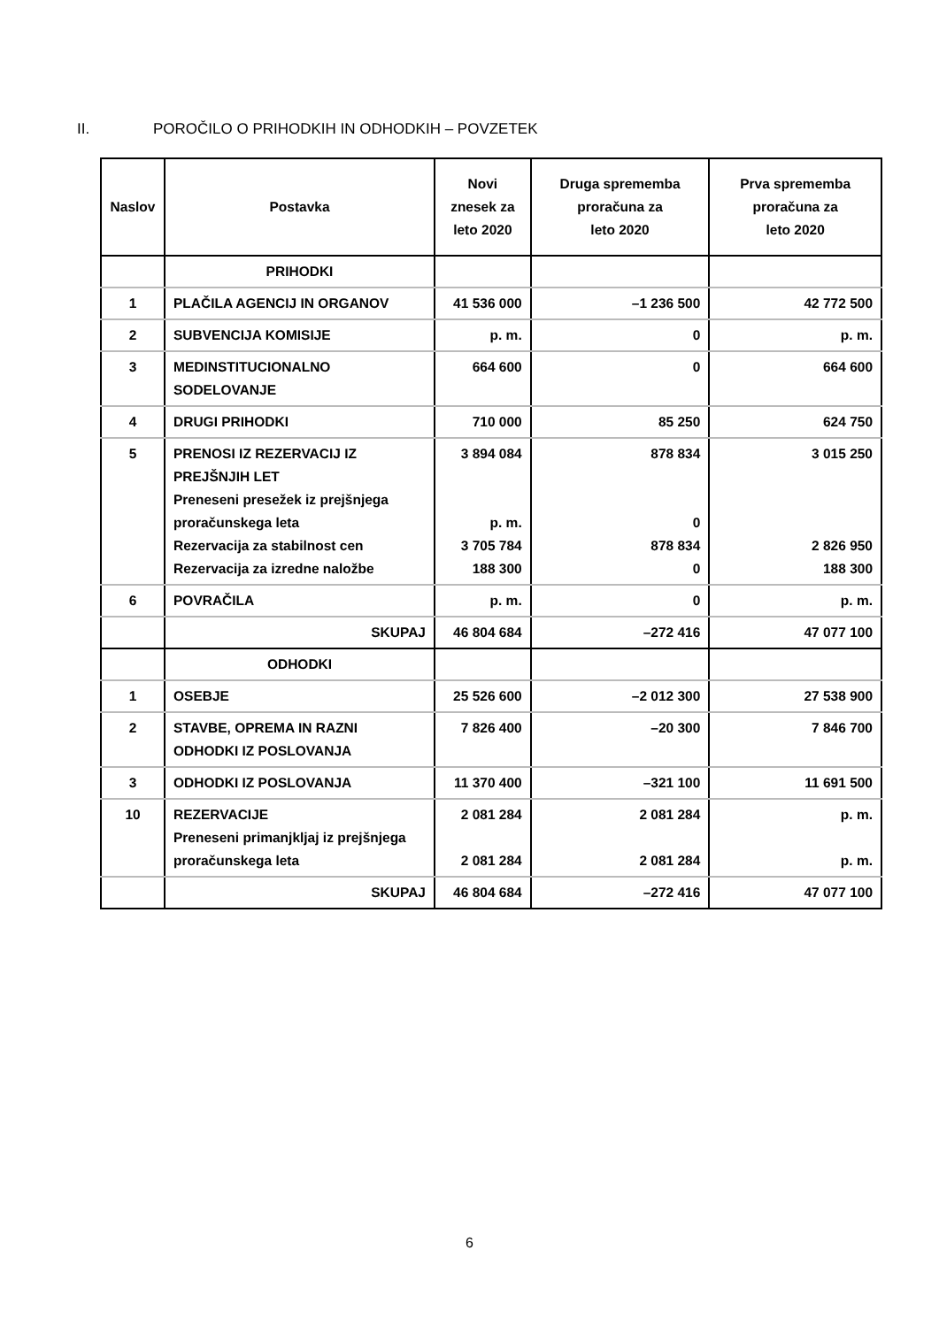II. POROČILO O PRIHODKIH IN ODHODKIH – POVZETEK
| Naslov | Postavka | Novi znesek za leto 2020 | Druga sprememba proračuna za leto 2020 | Prva sprememba proračuna za leto 2020 |
| --- | --- | --- | --- | --- |
| | PRIHODKI | | | |
| 1 | PLAČILA AGENCIJ IN ORGANOV | 41 536 000 | –1 236 500 | 42 772 500 |
| 2 | SUBVENCIJA KOMISIJE | p. m. | 0 | p. m. |
| 3 | MEDINSTITUCIONALNO SODELOVANJE | 664 600 | 0 | 664 600 |
| 4 | DRUGI PRIHODKI | 710 000 | 85 250 | 624 750 |
| 5 | PRENOSI IZ REZERVACIJ IZ PREJŠNJIH LET Preneseni presežek iz prejšnjega proračunskega leta Rezervacija za stabilnost cen Rezervacija za izredne naložbe | 3 894 084 p. m. 3 705 784 188 300 | 878 834 0 878 834 0 | 3 015 250 2 826 950 188 300 |
| 6 | POVRAČILA | p. m. | 0 | p. m. |
| | SKUPAJ | 46 804 684 | –272 416 | 47 077 100 |
| | ODHODKI | | | |
| 1 | OSEBJE | 25 526 600 | –2 012 300 | 27 538 900 |
| 2 | STAVBE, OPREMA IN RAZNI ODHODKI IZ POSLOVANJA | 7 826 400 | –20 300 | 7 846 700 |
| 3 | ODHODKI IZ POSLOVANJA | 11 370 400 | –321 100 | 11 691 500 |
| 10 | REZERVACIJE Preneseni primanjkljaj iz prejšnjega proračunskega leta | 2 081 284 2 081 284 | 2 081 284 2 081 284 | p. m. p. m. |
| | SKUPAJ | 46 804 684 | –272 416 | 47 077 100 |
6